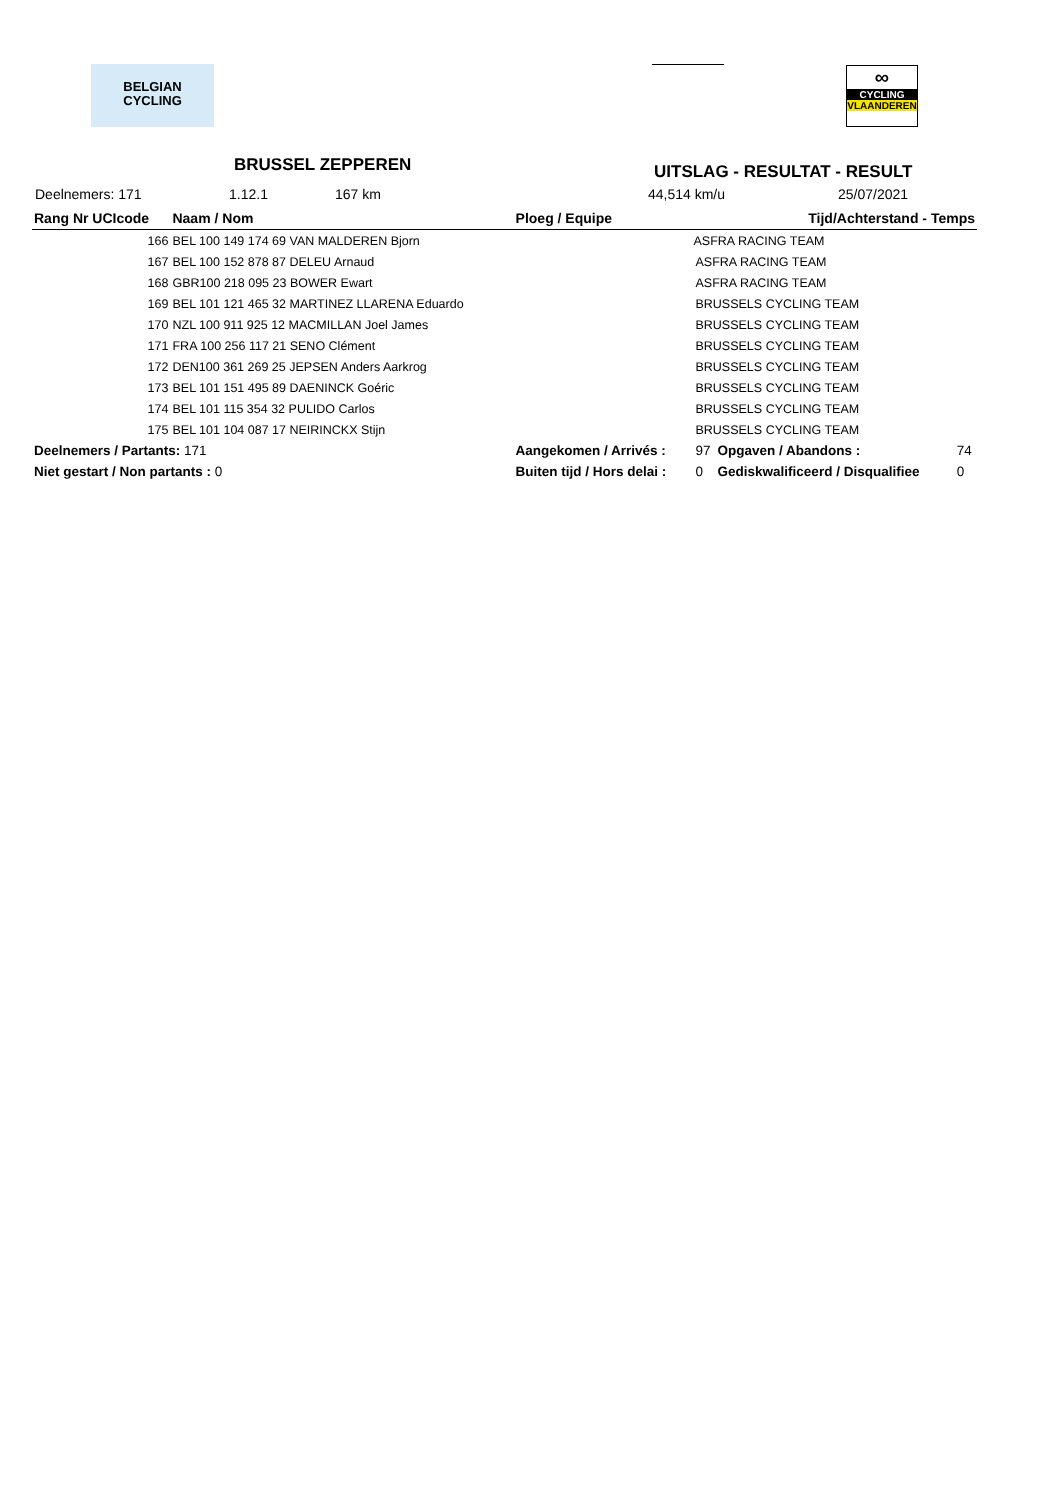BELGIAN
CYCLING
∞
CYCLING
VLAANDEREN
BRUSSEL ZEPPEREN UITSLAG - RESULTAT - RESULT
Deelnemers: 171 1.12.1 167 km 44,514 km/u 25/07/2021
| Rang Nr UCIcode | | Naam / Nom | Ploeg / Equipe | | Tijd/Achterstand - Temps | |
| --- | --- | --- | --- | --- | --- | --- |
| 166 | BEL 100 149 174 69 VAN MALDEREN Bjorn | | | ASFRA RACING TEAM | | |
| 167 | BEL 100 152 878 87 DELEU Arnaud | | | ASFRA RACING TEAM | | |
| 168 | GBR100 218 095 23 BOWER Ewart | | | ASFRA RACING TEAM | | |
| 169 | BEL 101 121 465 32 MARTINEZ LLARENA Eduardo | | | BRUSSELS CYCLING TEAM | | |
| 170 | NZL 100 911 925 12 MACMILLAN Joel James | | | BRUSSELS CYCLING TEAM | | |
| 171 | FRA 100 256 117 21 SENO Clément | | | BRUSSELS CYCLING TEAM | | |
| 172 | DEN100 361 269 25 JEPSEN Anders Aarkrog | | | BRUSSELS CYCLING TEAM | | |
| 173 | BEL 101 151 495 89 DAENINCK Goéric | | | BRUSSELS CYCLING TEAM | | |
| 174 | BEL 101 115 354 32 PULIDO Carlos | | | BRUSSELS CYCLING TEAM | | |
| 175 | BEL 101 104 087 17 NEIRINCKX Stijn | | | BRUSSELS CYCLING TEAM | | |
| Deelnemers / Partants: 171 | | | Aangekomen / Arrivés : | 97 | Opgaven / Abandons : | 74 |
| Niet gestart / Non partants : 0 | | | Buiten tijd / Hors delai : | 0 | Gediskwalificeerd / Disqualifiee | 0 |